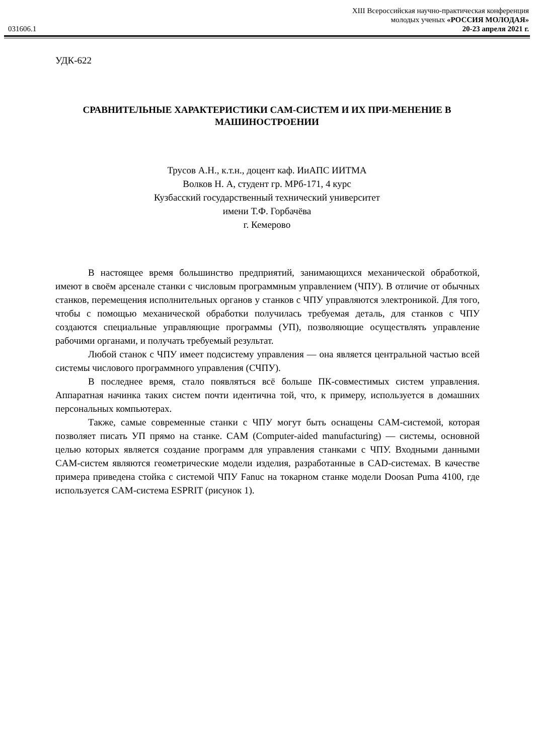031606.1
XIII Всероссийская научно-практическая конференция
молодых ученых «РОССИЯ МОЛОДАЯ»
20-23 апреля 2021 г.
УДК-622
СРАВНИТЕЛЬНЫЕ ХАРАКТЕРИСТИКИ CAM-СИСТЕМ И ИХ ПРИ-МЕНЕНИЕ В МАШИНОСТРОЕНИИ
Трусов А.Н., к.т.н., доцент каф. ИиАПС ИИТМА
Волков Н. А, студент гр. МРб-171, 4 курс
Кузбасский государственный технический университет
имени Т.Ф. Горбачёва
г. Кемерово
В настоящее время большинство предприятий, занимающихся механической обработкой, имеют в своём арсенале станки с числовым программным управлением (ЧПУ). В отличие от обычных станков, перемещения исполнительных органов у станков с ЧПУ управляются электроникой. Для того, чтобы с помощью механической обработки получилась требуемая деталь, для станков с ЧПУ создаются специальные управляющие программы (УП), позволяющие осуществлять управление рабочими органами, и получать требуемый результат.
Любой станок с ЧПУ имеет подсистему управления — она является центральной частью всей системы числового программного управления (СЧПУ).
В последнее время, стало появляться всё больше ПК-совместимых систем управления. Аппаратная начинка таких систем почти идентична той, что, к примеру, используется в домашних персональных компьютерах.
Также, самые современные станки с ЧПУ могут быть оснащены CAM-системой, которая позволяет писать УП прямо на станке. CAM (Computer-aided manufacturing) — системы, основной целью которых является создание программ для управления станками с ЧПУ. Входными данными CAM-систем являются геометрические модели изделия, разработанные в CAD-системах. В качестве примера приведена стойка с системой ЧПУ Fanuc на токарном станке модели Doosan Puma 4100, где используется CAM-система ESPRIT (рисунок 1).